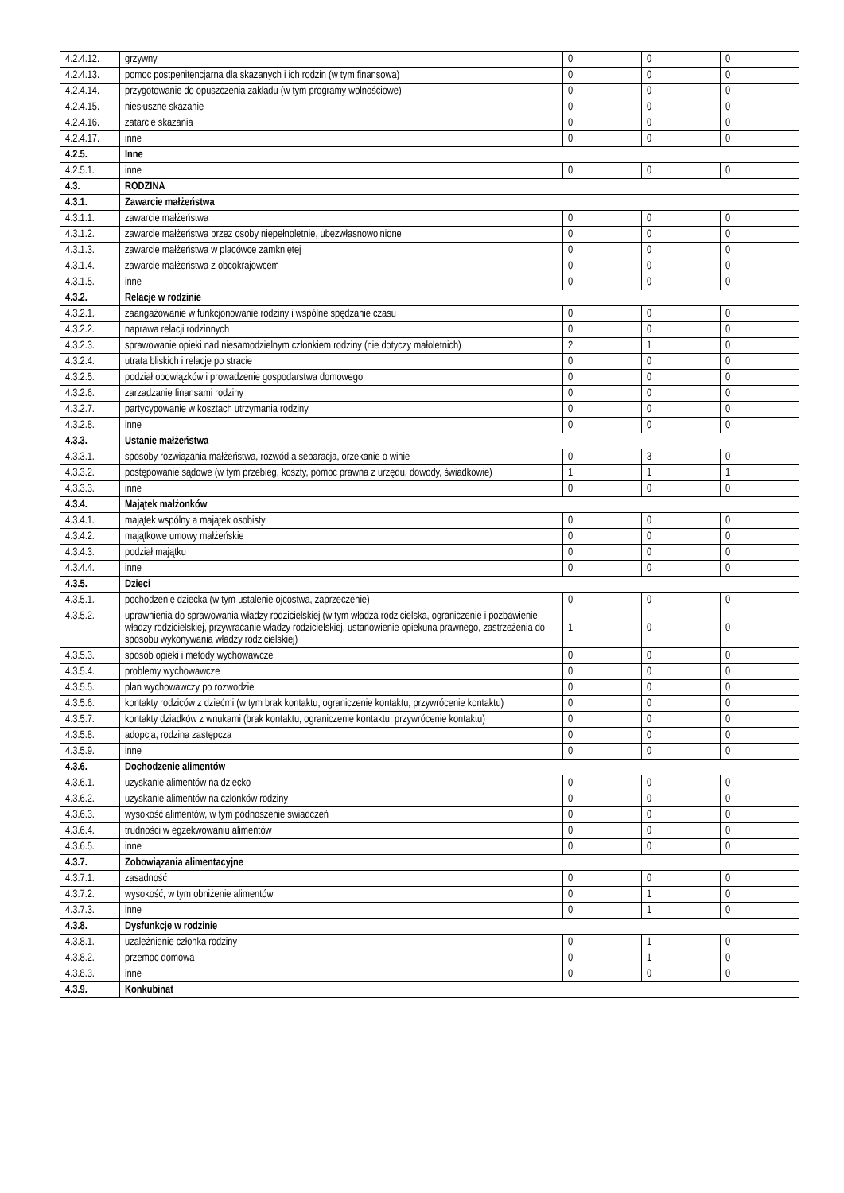| 4.2.4.12. | grzywny | 0 | 0 | 0 |
| 4.2.4.13. | pomoc postpenitencjarna dla skazanych i ich rodzin (w tym finansowa) | 0 | 0 | 0 |
| 4.2.4.14. | przygotowanie do opuszczenia zakładu (w tym programy wolnościowe) | 0 | 0 | 0 |
| 4.2.4.15. | niesłuszne skazanie | 0 | 0 | 0 |
| 4.2.4.16. | zatarcie skazania | 0 | 0 | 0 |
| 4.2.4.17. | inne | 0 | 0 | 0 |
| 4.2.5. | Inne | | | |
| 4.2.5.1. | inne | 0 | 0 | 0 |
| 4.3. | RODZINA | | | |
| 4.3.1. | Zawarcie małżeństwa | | | |
| 4.3.1.1. | zawarcie małżeństwa | 0 | 0 | 0 |
| 4.3.1.2. | zawarcie małżeństwa przez osoby niepełnoletnie, ubezwłasnowolnione | 0 | 0 | 0 |
| 4.3.1.3. | zawarcie małżeństwa w placówce zamkniętej | 0 | 0 | 0 |
| 4.3.1.4. | zawarcie małżeństwa z obcokrajowcem | 0 | 0 | 0 |
| 4.3.1.5. | inne | 0 | 0 | 0 |
| 4.3.2. | Relacje w rodzinie | | | |
| 4.3.2.1. | zaangażowanie w funkcjonowanie rodziny i wspólne spędzanie czasu | 0 | 0 | 0 |
| 4.3.2.2. | naprawa relacji rodzinnych | 0 | 0 | 0 |
| 4.3.2.3. | sprawowanie opieki nad niesamodzielnym członkiem rodziny (nie dotyczy małoletnich) | 2 | 1 | 0 |
| 4.3.2.4. | utrata bliskich i relacje po stracie | 0 | 0 | 0 |
| 4.3.2.5. | podział obowiązków i prowadzenie gospodarstwa domowego | 0 | 0 | 0 |
| 4.3.2.6. | zarządzanie finansami rodziny | 0 | 0 | 0 |
| 4.3.2.7. | partycypowanie w kosztach utrzymania rodziny | 0 | 0 | 0 |
| 4.3.2.8. | inne | 0 | 0 | 0 |
| 4.3.3. | Ustanie małżeństwa | | | |
| 4.3.3.1. | sposoby rozwiązania małżeństwa, rozwód a separacja, orzekanie o winie | 0 | 3 | 0 |
| 4.3.3.2. | postępowanie sądowe (w tym przebieg, koszty, pomoc prawna z urzędu, dowody, świadkowie) | 1 | 1 | 1 |
| 4.3.3.3. | inne | 0 | 0 | 0 |
| 4.3.4. | Majątek małżonków | | | |
| 4.3.4.1. | majątek wspólny a majątek osobisty | 0 | 0 | 0 |
| 4.3.4.2. | majątkowe umowy małżeńskie | 0 | 0 | 0 |
| 4.3.4.3. | podział majątku | 0 | 0 | 0 |
| 4.3.4.4. | inne | 0 | 0 | 0 |
| 4.3.5. | Dzieci | | | |
| 4.3.5.1. | pochodzenie dziecka (w tym ustalenie ojcostwa, zaprzeczenie) | 0 | 0 | 0 |
| 4.3.5.2. | uprawnienia do sprawowania władzy rodzicielskiej (w tym władza rodzicielska, ograniczenie i pozbawienie władzy rodzicielskiej, przywracanie władzy rodzicielskiej, ustanowienie opiekuna prawnego, zastrzeżenia do sposobu wykonywania władzy rodzicielskiej) | 1 | 0 | 0 |
| 4.3.5.3. | sposób opieki i metody wychowawcze | 0 | 0 | 0 |
| 4.3.5.4. | problemy wychowawcze | 0 | 0 | 0 |
| 4.3.5.5. | plan wychowawczy po rozwodzie | 0 | 0 | 0 |
| 4.3.5.6. | kontakty rodziców z dziećmi (w tym brak kontaktu, ograniczenie kontaktu, przywrócenie kontaktu) | 0 | 0 | 0 |
| 4.3.5.7. | kontakty dziadków z wnukami (brak kontaktu, ograniczenie kontaktu, przywrócenie kontaktu) | 0 | 0 | 0 |
| 4.3.5.8. | adopcja, rodzina zastępcza | 0 | 0 | 0 |
| 4.3.5.9. | inne | 0 | 0 | 0 |
| 4.3.6. | Dochodzenie alimentów | | | |
| 4.3.6.1. | uzyskanie alimentów na dziecko | 0 | 0 | 0 |
| 4.3.6.2. | uzyskanie alimentów na członków rodziny | 0 | 0 | 0 |
| 4.3.6.3. | wysokość alimentów, w tym podnoszenie świadczeń | 0 | 0 | 0 |
| 4.3.6.4. | trudności w egzekwowaniu alimentów | 0 | 0 | 0 |
| 4.3.6.5. | inne | 0 | 0 | 0 |
| 4.3.7. | Zobowiązania alimentacyjne | | | |
| 4.3.7.1. | zasadność | 0 | 0 | 0 |
| 4.3.7.2. | wysokość, w tym obniżenie alimentów | 0 | 1 | 0 |
| 4.3.7.3. | inne | 0 | 1 | 0 |
| 4.3.8. | Dysfunkcje w rodzinie | | | |
| 4.3.8.1. | uzależnienie członka rodziny | 0 | 1 | 0 |
| 4.3.8.2. | przemoc domowa | 0 | 1 | 0 |
| 4.3.8.3. | inne | 0 | 0 | 0 |
| 4.3.9. | Konkubinat | | | |